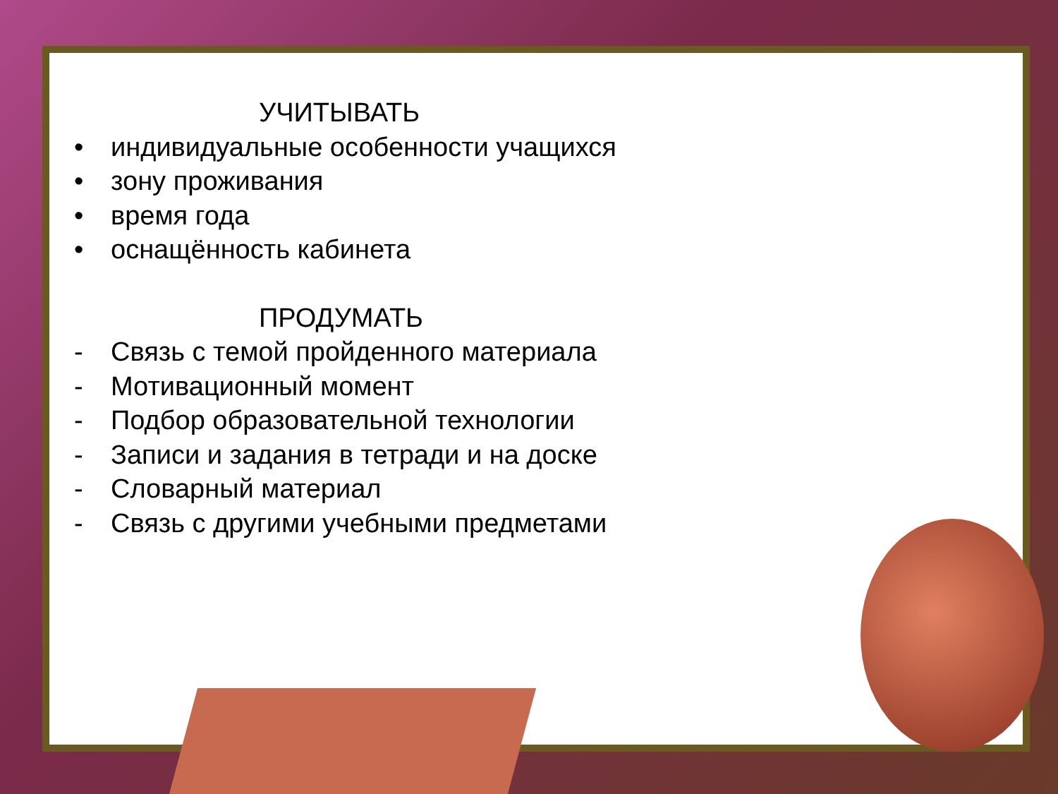УЧИТЫВАТЬ
• индивидуальные особенности учащихся
• зону проживания
• время года
• оснащённость кабинета
ПРОДУМАТЬ
- Связь с темой пройденного материала
- Мотивационный момент
- Подбор образовательной технологии
- Записи и задания в тетради и на доске
- Словарный материал
- Связь с другими учебными предметами